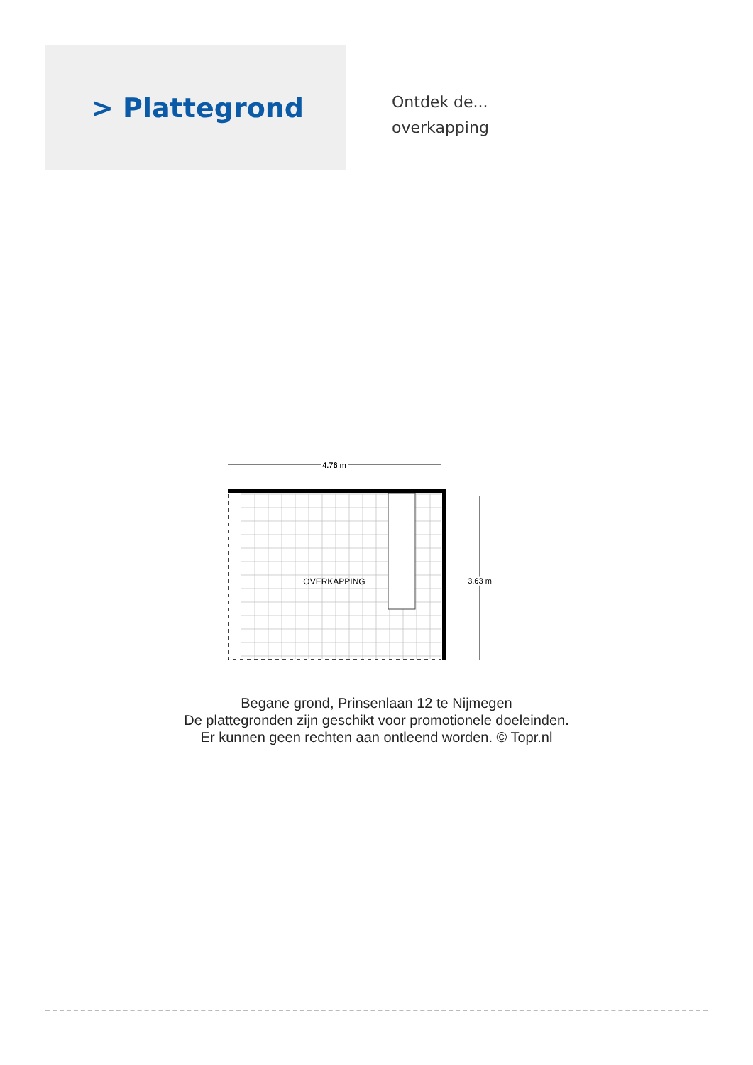> Plattegrond
Ontdek de...
overkapping
4.76 m
4.76 m
OVERKAPPING
3.63 m
Begane grond, Prinsenlaan 12 te Nijmegen
De plattegronden zijn geschikt voor promotionele doeleinden.
Er kunnen geen rechten aan ontleend worden. © Topr.nl